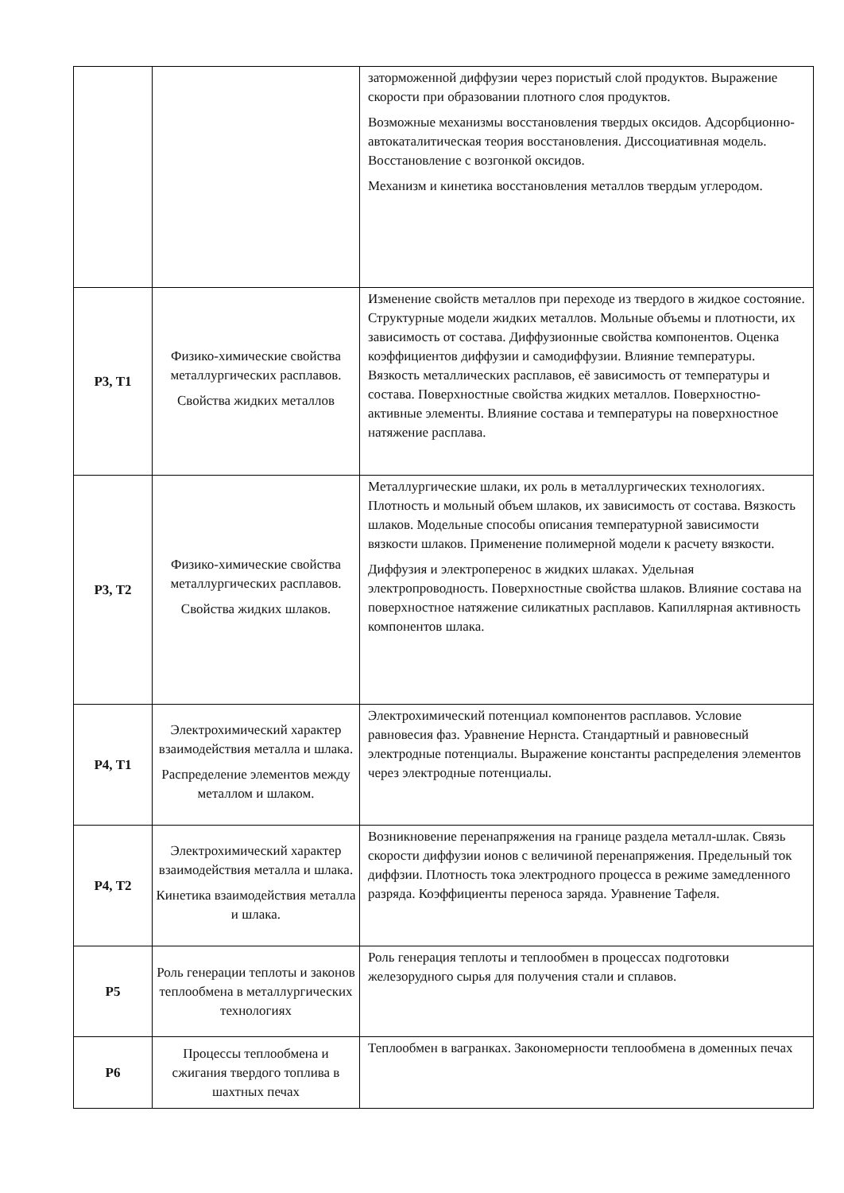| | | заторможенной диффузии через пористый слой продуктов. Выражение скорости при образовании плотного слоя продуктов. Возможные механизмы восстановления твердых оксидов. Адсорбционно-автокаталитическая теория восстановления. Диссоциативная модель. Восстановление с возгонкой оксидов. Механизм и кинетика восстановления металлов твердым углеродом. |
| Р3, Т1 | Физико-химические свойства металлургических расплавов. Свойства жидких металлов | Изменение свойств металлов при переходе из твердого в жидкое состояние. Структурные модели жидких металлов. Мольные объемы и плотности, их зависимость от состава. Диффузионные свойства компонентов. Оценка коэффициентов диффузии и самодиффузии. Влияние температуры. Вязкость металлических расплавов, её зависимость от температуры и состава. Поверхностные свойства жидких металлов. Поверхностно-активные элементы. Влияние состава и температуры на поверхностное натяжение расплава. |
| Р3, Т2 | Физико-химические свойства металлургических расплавов. Свойства жидких шлаков. | Металлургические шлаки, их роль в металлургических технологиях. Плотность и мольный объем шлаков, их зависимость от состава. Вязкость шлаков. Модельные способы описания температурной зависимости вязкости шлаков. Применение полимерной модели к расчету вязкости. Диффузия и электроперенос в жидких шлаках. Удельная электропроводность. Поверхностные свойства шлаков. Влияние состава на поверхностное натяжение силикатных расплавов. Капиллярная активность компонентов шлака. |
| Р4, Т1 | Электрохимический характер взаимодействия металла и шлака. Распределение элементов между металлом и шлаком. | Электрохимический потенциал компонентов расплавов. Условие равновесия фаз. Уравнение Нернста. Стандартный и равновесный электродные потенциалы. Выражение константы распределения элементов через электродные потенциалы. |
| Р4, Т2 | Электрохимический характер взаимодействия металла и шлака. Кинетика взаимодействия металла и шлака. | Возникновение перенапряжения на границе раздела металл-шлак. Связь скорости диффузии ионов с величиной перенапряжения. Предельный ток диффзии. Плотность тока электродного процесса в режиме замедленного разряда. Коэффициенты переноса заряда. Уравнение Тафеля. |
| Р5 | Роль генерации теплоты и законов теплообмена в металлургических технологиях | Роль генерация теплоты и теплообмен в процессах подготовки железорудного сырья для получения стали и сплавов. |
| Р6 | Процессы теплообмена и сжигания твердого топлива в шахтных печах | Теплообмен в вагранках. Закономерности теплообмена в доменных печах |